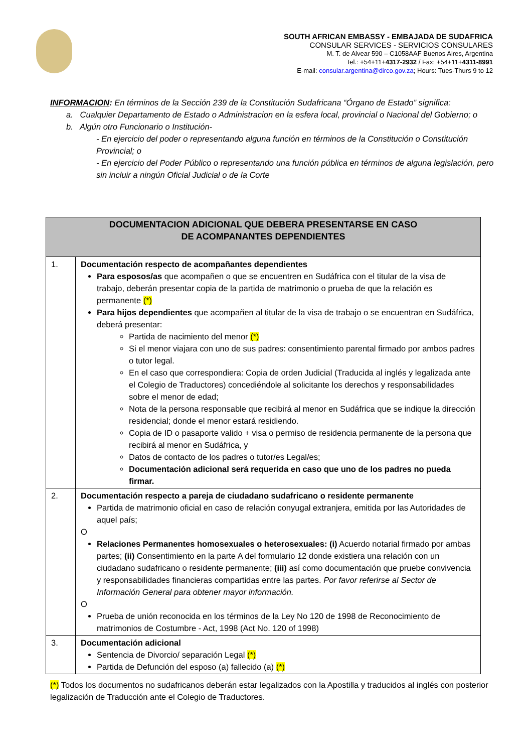SOUTH AFRICAN EMBASSY - EMBAJADA DE SUDAFRICA
CONSULAR SERVICES - SERVICIOS CONSULARES
M. T. de Alvear 590 – C1058AAF Buenos Aires, Argentina
Tel.: +54+11+4317-2932 / Fax: +54+11+4311-8991
E-mail: consular.argentina@dirco.gov.za; Hours: Tues-Thurs 9 to 12
INFORMACION: En términos de la Sección 239 de la Constitución Sudafricana “Órgano de Estado” significa:
a. Cualquier Departamento de Estado o Administracion en la esfera local, provincial o Nacional del Gobierno; o
b. Algún otro Funcionario o Institución-
- En ejercicio del poder o representando alguna función en términos de la Constitución o Constitución Provincial; o
- En ejercicio del Poder Público o representando una función pública en términos de alguna legislación, pero sin incluir a ningún Oficial Judicial o de la Corte
| DOCUMENTACION ADICIONAL QUE DEBERA PRESENTARSE EN CASO DE ACOMPANANTES DEPENDIENTES | |
| --- | --- |
| 1. | Documentación respecto de acompañantes dependientes Para esposos/as que acompañen o que se encuentren en Sudáfrica con el titular de la visa de trabajo, deberán presentar copia de la partida de matrimonio o prueba de que la relación es permanente (*) Para hijos dependientes que acompañen al titular de la visa de trabajo o se encuentran en Sudáfrica, deberá presentar: Partida de nacimiento del menor (*) Si el menor viajara con uno de sus padres: consentimiento parental firmado por ambos padres o tutor legal. En el caso que correspondiera: Copia de orden Judicial (Traducida al inglés y legalizada ante el Colegio de Traductores) concediéndole al solicitante los derechos y responsabilidades sobre el menor de edad; Nota de la persona responsable que recibirá al menor en Sudáfrica que se indique la dirección residencial; donde el menor estará residiendo. Copia de ID o pasaporte valido + visa o permiso de residencia permanente de la persona que recibirá al menor en Sudáfrica, y Datos de contacto de los padres o tutor/es Legal/es; Documentación adicional será requerida en caso que uno de los padres no pueda firmar. |
| 2. | Documentación respecto a pareja de ciudadano sudafricano o residente permanente Partida de matrimonio oficial en caso de relación conyugal extranjera, emitida por las Autoridades de aquel país; O Relaciones Permanentes homosexuales o heterosexuales: (i) Acuerdo notarial firmado por ambas partes; (ii) Consentimiento en la parte A del formulario 12 donde existiera una relación con un ciudadano sudafricano o residente permanente; (iii) así como documentación que pruebe convivencia y responsabilidades financieras compartidas entre las partes. Por favor referirse al Sector de Información General para obtener mayor información. O Prueba de unión reconocida en los términos de la Ley No 120 de 1998 de Reconocimiento de matrimonios de Costumbre - Act, 1998 (Act No. 120 of 1998) |
| 3. | Documentación adicional Sentencia de Divorcio/ separación Legal (*) Partida de Defunción del esposo (a) fallecido (a) (*) |
(*) Todos los documentos no sudafricanos deberán estar legalizados con la Apostilla y traducidos al inglés con posterior legalización de Traducción ante el Colegio de Traductores.